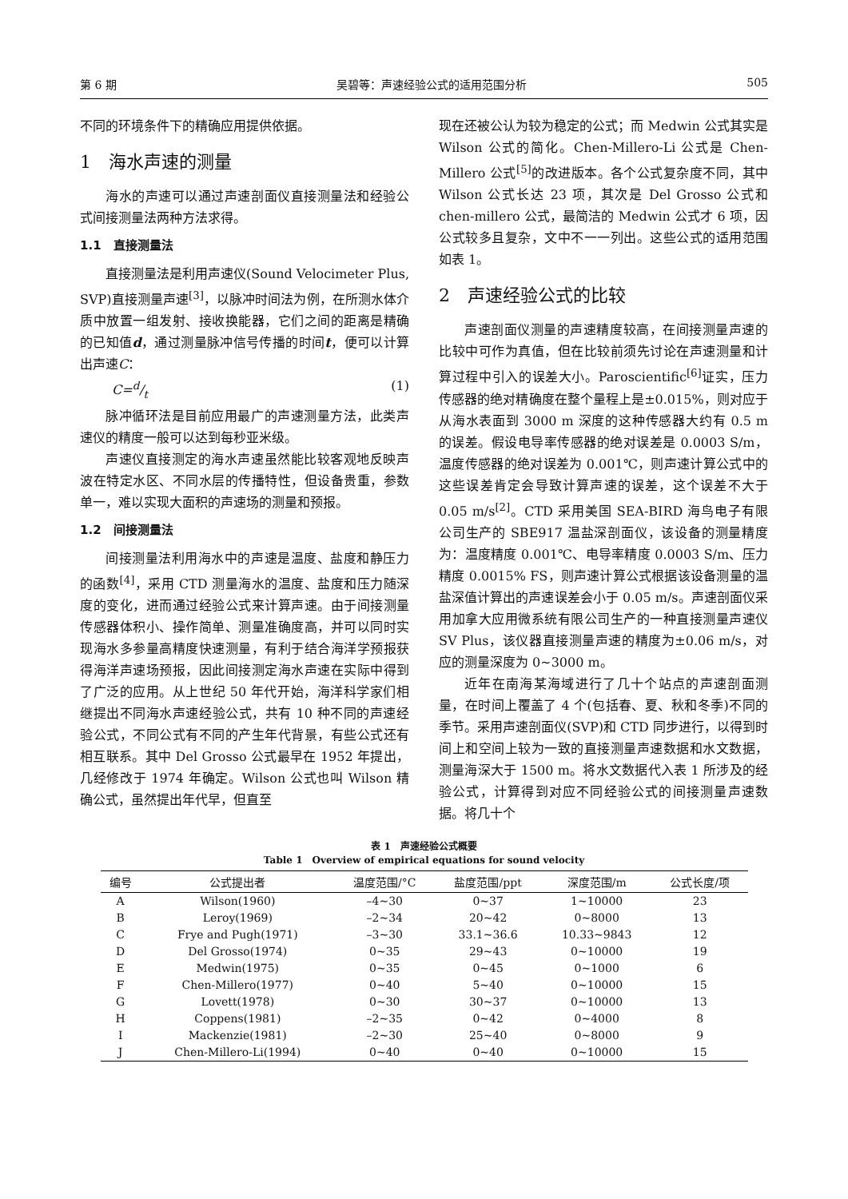第 6 期 吴碧等：声速经验公式的适用范围分析 505
不同的环境条件下的精确应用提供依据。
1　海水声速的测量
海水的声速可以通过声速剖面仪直接测量法和经验公式间接测量法两种方法求得。
1.1　直接测量法
直接测量法是利用声速仪(Sound Velocimeter Plus, SVP)直接测量声速<sup>[3]</sup>，以脉冲时间法为例，在所测水体介质中放置一组发射、接收换能器，它们之间的距离是精确的已知值d，通过测量脉冲信号传播的时间t，便可以计算出声速C：
C=d/t (1)
脉冲循环法是目前应用最广的声速测量方法，此类声速仪的精度一般可以达到每秒亚米级。
声速仪直接测定的海水声速虽然能比较客观地反映声波在特定水区、不同水层的传播特性，但设备贵重，参数单一，难以实现大面积的声速场的测量和预报。
1.2　间接测量法
间接测量法利用海水中的声速是温度、盐度和静压力的函数<sup>[4]</sup>，采用 CTD 测量海水的温度、盐度和压力随深度的变化，进而通过经验公式来计算声速。由于间接测量传感器体积小、操作简单、测量准确度高，并可以同时实现海水多参量高精度快速测量，有利于结合海洋学预报获得海洋声速场预报，因此间接测定海水声速在实际中得到了广泛的应用。从上世纪 50 年代开始，海洋科学家们相继提出不同海水声速经验公式，共有 10 种不同的声速经验公式，不同公式有不同的产生年代背景，有些公式还有相互联系。其中 Del Grosso 公式最早在 1952 年提出，几经修改于 1974 年确定。Wilson 公式也叫 Wilson 精确公式，虽然提出年代早，但直至
现在还被公认为较为稳定的公式；而 Medwin 公式其实是 Wilson 公式的简化。Chen-Millero-Li 公式是 Chen-Millero 公式<sup>[5]</sup>的改进版本。各个公式复杂度不同，其中 Wilson 公式长达 23 项，其次是 Del Grosso 公式和 chen-millero 公式，最简洁的 Medwin 公式才 6 项，因公式较多且复杂，文中不一一列出。这些公式的适用范围如表 1。
2　声速经验公式的比较
声速剖面仪测量的声速精度较高，在间接测量声速的比较中可作为真值，但在比较前须先讨论在声速测量和计算过程中引入的误差大小。Paroscientific<sup>[6]</sup>证实，压力传感器的绝对精确度在整个量程上是±0.015%，则对应于从海水表面到 3000 m 深度的这种传感器大约有 0.5 m 的误差。假设电导率传感器的绝对误差是 0.0003 S/m，温度传感器的绝对误差为 0.001℃，则声速计算公式中的这些误差肯定会导致计算声速的误差，这个误差不大于 0.05 m/s<sup>[2]</sup>。CTD 采用美国 SEA-BIRD 海鸟电子有限公司生产的 SBE917 温盐深剖面仪，该设备的测量精度为：温度精度 0.001℃、电导率精度 0.0003 S/m、压力精度 0.0015% FS，则声速计算公式根据该设备测量的温盐深值计算出的声速误差会小于 0.05 m/s。声速剖面仪采用加拿大应用微系统有限公司生产的一种直接测量声速仪 SV Plus，该仪器直接测量声速的精度为±0.06 m/s，对应的测量深度为 0~3000 m。
近年在南海某海域进行了几十个站点的声速剖面测量，在时间上覆盖了 4 个(包括春、夏、秋和冬季)不同的季节。采用声速剖面仪(SVP)和 CTD 同步进行，以得到时间上和空间上较为一致的直接测量声速数据和水文数据，测量海深大于 1500 m。将水文数据代入表 1 所涉及的经验公式，计算得到对应不同经验公式的间接测量声速数据。将几十个
表 1　声速经验公式概要
Table 1　Overview of empirical equations for sound velocity
| 编号 | 公式提出者 | 温度范围/°C | 盐度范围/ppt | 深度范围/m | 公式长度/项 |
| --- | --- | --- | --- | --- | --- |
| A | Wilson(1960) | –4~30 | 0~37 | 1~10000 | 23 |
| B | Leroy(1969) | –2~34 | 20~42 | 0~8000 | 13 |
| C | Frye and Pugh(1971) | –3~30 | 33.1~36.6 | 10.33~9843 | 12 |
| D | Del Grosso(1974) | 0~35 | 29~43 | 0~10000 | 19 |
| E | Medwin(1975) | 0~35 | 0~45 | 0~1000 | 6 |
| F | Chen-Millero(1977) | 0~40 | 5~40 | 0~10000 | 15 |
| G | Lovett(1978) | 0~30 | 30~37 | 0~10000 | 13 |
| H | Coppens(1981) | –2~35 | 0~42 | 0~4000 | 8 |
| I | Mackenzie(1981) | –2~30 | 25~40 | 0~8000 | 9 |
| J | Chen-Millero-Li(1994) | 0~40 | 0~40 | 0~10000 | 15 |